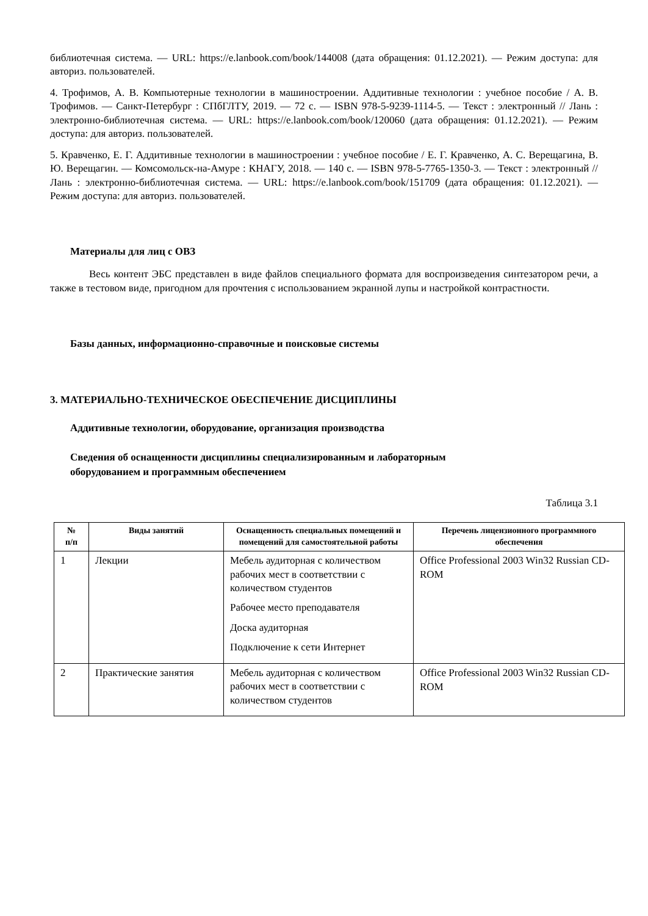библиотечная система. — URL: https://e.lanbook.com/book/144008 (дата обращения: 01.12.2021). — Режим доступа: для авториз. пользователей.
4. Трофимов, А. В. Компьютерные технологии в машиностроении. Аддитивные технологии : учебное пособие / А. В. Трофимов. — Санкт-Петербург : СПбГЛТУ, 2019. — 72 с. — ISBN 978-5-9239-1114-5. — Текст : электронный // Лань : электронно-библиотечная система. — URL: https://e.lanbook.com/book/120060 (дата обращения: 01.12.2021). — Режим доступа: для авториз. пользователей.
5. Кравченко, Е. Г. Аддитивные технологии в машиностроении : учебное пособие / Е. Г. Кравченко, А. С. Верещагина, В. Ю. Верещагин. — Комсомольск-на-Амуре : КНАГУ, 2018. — 140 с. — ISBN 978-5-7765-1350-3. — Текст : электронный // Лань : электронно-библиотечная система. — URL: https://e.lanbook.com/book/151709 (дата обращения: 01.12.2021). — Режим доступа: для авториз. пользователей.
Материалы для лиц с ОВЗ
Весь контент ЭБС представлен в виде файлов специального формата для воспроизведения синтезатором речи, а также в тестовом виде, пригодном для прочтения с использованием экранной лупы и настройкой контрастности.
Базы данных, информационно-справочные и поисковые системы
3. МАТЕРИАЛЬНО-ТЕХНИЧЕСКОЕ ОБЕСПЕЧЕНИЕ ДИСЦИПЛИНЫ
Аддитивные технологии, оборудование, организация производства
Сведения об оснащенности дисциплины специализированным и лабораторным
оборудованием и программным обеспечением
Таблица 3.1
| № п/п | Виды занятий | Оснащенность специальных помещений и помещений для самостоятельной работы | Перечень лицензионного программного обеспечения |
| --- | --- | --- | --- |
| 1 | Лекции | Мебель аудиторная с количеством рабочих мест в соответствии с количеством студентов Рабочее место преподавателя Доска аудиторная Подключение к сети Интернет | Office Professional 2003 Win32 Russian CD-ROM |
| 2 | Практические занятия | Мебель аудиторная с количеством рабочих мест в соответствии с количеством студентов | Office Professional 2003 Win32 Russian CD-ROM |